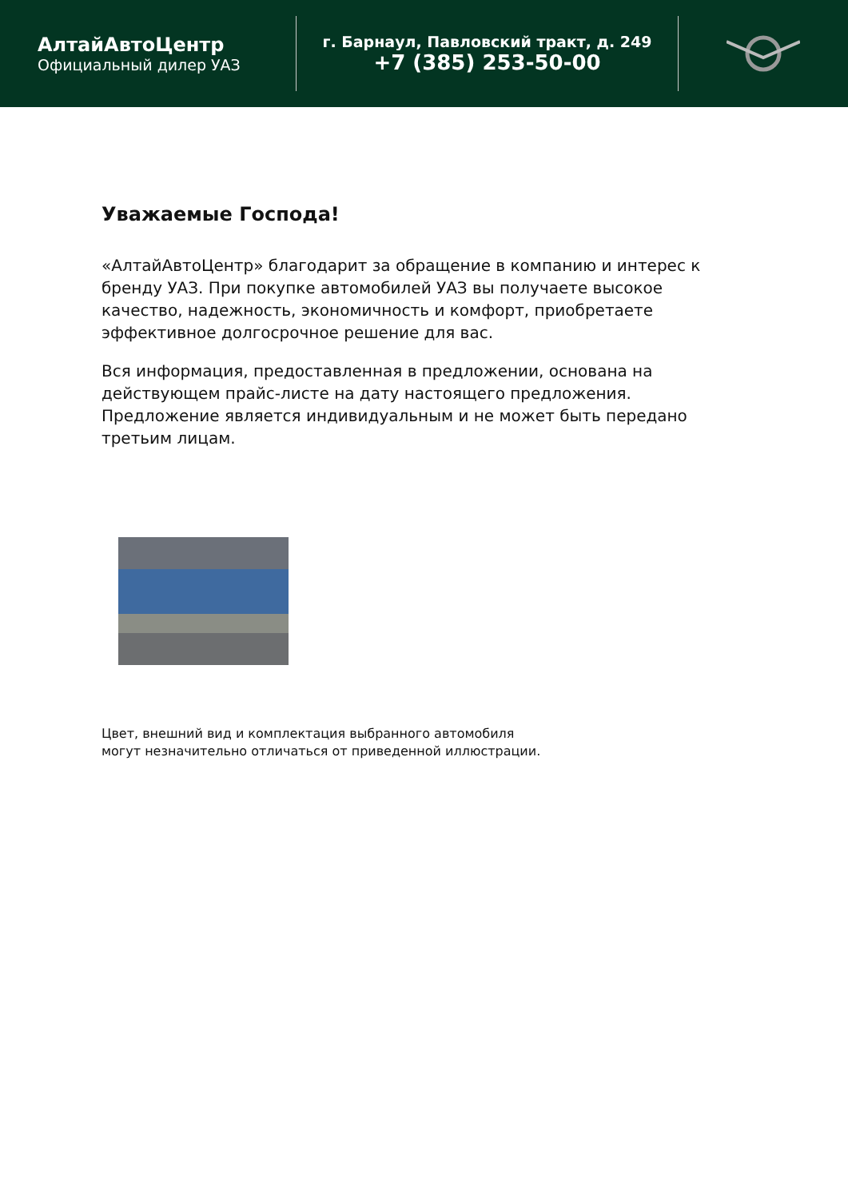АлтайАвтоЦентр
Официальный дилер УАЗ
г. Барнаул, Павловский тракт, д. 249
+7 (385) 253-50-00
Уважаемые Господа!
«АлтайАвтоЦентр» благодарит за обращение в компанию и интерес к бренду УАЗ. При покупке автомобилей УАЗ вы получаете высокое качество, надежность, экономичность и комфорт, приобретаете эффективное долгосрочное решение для вас.
Вся информация, предоставленная в предложении, основана на действующем прайс-листе на дату настоящего предложения. Предложение является индивидуальным и не может быть передано третьим лицам.
Цвет, внешний вид и комплектация выбранного автомобиля
могут незначительно отличаться от приведенной иллюстрации.